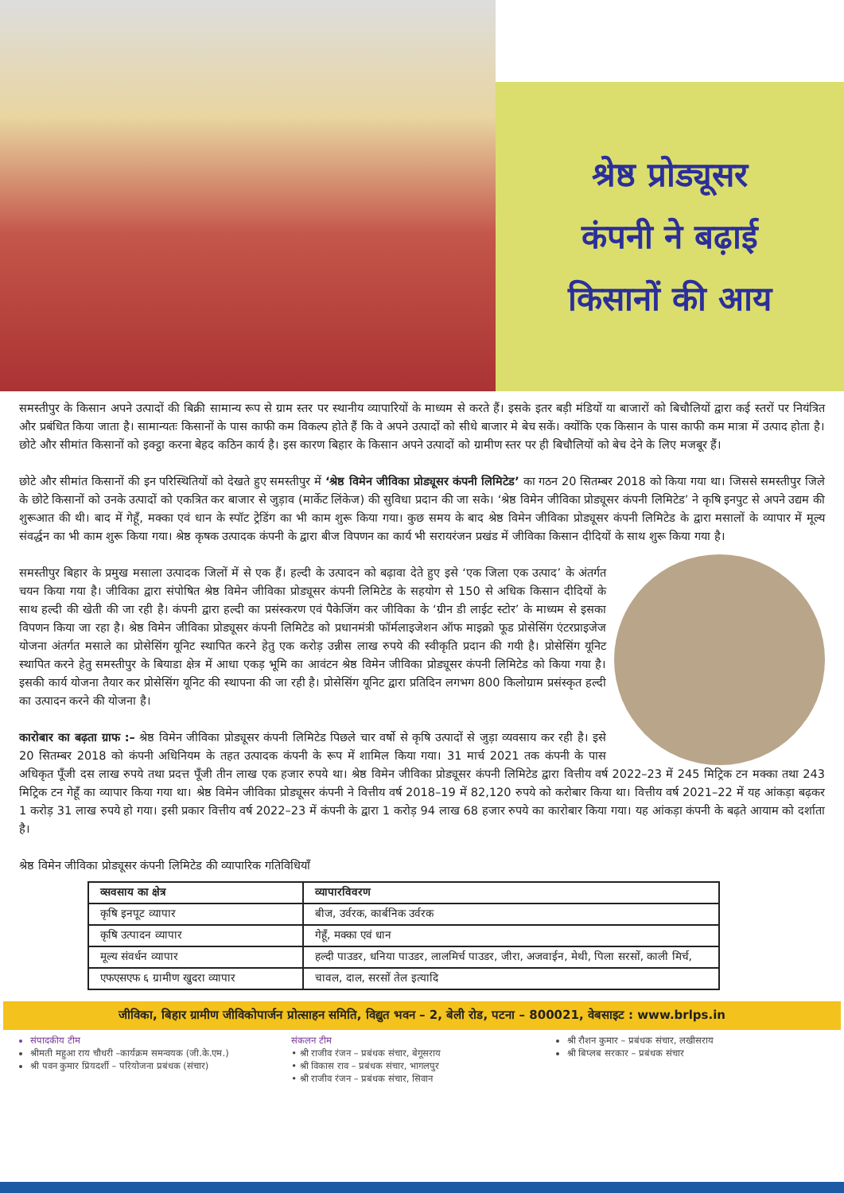श्रेष्ठ प्रोड्यूसर
कंपनी ने बढ़ाई
किसानों की आय
समस्तीपुर के किसान अपने उत्पादों की बिक्री सामान्य रूप से ग्राम स्तर पर स्थानीय व्यापारियों के माध्यम से करते हैं। इसके इतर बड़ी मंडियों या बाजारों को बिचौलियों द्वारा कई स्तरों पर नियंत्रित और प्रबंधित किया जाता है। सामान्यतः किसानों के पास काफी कम विकल्प होते हैं कि वे अपने उत्पादों को सीधे बाजार मे बेच सकें। क्योंकि एक किसान के पास काफी कम मात्रा में उत्पाद होता है। छोटे और सीमांत किसानों को इक्ट्ठा करना बेहद कठिन कार्य है। इस कारण बिहार के किसान अपने उत्पादों को ग्रामीण स्तर पर ही बिचौलियों को बेच देने के लिए मजबूर हैं।
छोटे और सीमांत किसानों की इन परिस्थितियों को देखते हुए समस्तीपुर में ‘श्रेष्ठ विमेन जीविका प्रोड्यूसर कंपनी लिमिटेड’ का गठन 20 सितम्बर 2018 को किया गया था। जिससे समस्तीपुर जिले के छोटे किसानों को उनके उत्पादों को एकत्रित कर बाजार से जुड़ाव (मार्केट लिंकेज) की सुविधा प्रदान की जा सके। ‘श्रेष्ठ विमेन जीविका प्रोड्यूसर कंपनी लिमिटेड’ ने कृषि इनपुट से अपने उद्यम की शुरूआत की थी। बाद में गेहूँ, मक्का एवं धान के स्पॉट ट्रेडिंग का भी काम शुरू किया गया। कुछ समय के बाद श्रेष्ठ विमेन जीविका प्रोड्यूसर कंपनी लिमिटेड के द्वारा मसालों के व्यापार में मूल्य संवर्द्धन का भी काम शुरू किया गया। श्रेष्ठ कृषक उत्पादक कंपनी के द्वारा बीज विपणन का कार्य भी सरायरंजन प्रखंड में जीविका किसान दीदियों के साथ शुरू किया गया है।
समस्तीपुर बिहार के प्रमुख मसाला उत्पादक जिलों में से एक हैं। हल्दी के उत्पादन को बढ़ावा देते हुए इसे ‘एक जिला एक उत्पाद’ के अंतर्गत चयन किया गया है। जीविका द्वारा संपोषित श्रेष्ठ विमेन जीविका प्रोड्यूसर कंपनी लिमिटेड के सहयोग से 150 से अधिक किसान दीदियों के साथ हल्दी की खेती की जा रही है। कंपनी द्वारा हल्दी का प्रसंस्करण एवं पैकेजिंग कर जीविका के ‘ग्रीन डी लाईट स्टोर’ के माध्यम से इसका विपणन किया जा रहा है। श्रेष्ठ विमेन जीविका प्रोड्यूसर कंपनी लिमिटेड को प्रधानमंत्री फॉर्मलाइजेशन ऑफ माइक्रो फूड प्रोसेसिंग एंटरप्राइजेज योजना अंतर्गत मसाले का प्रोसेसिंग यूनिट स्थापित करने हेतु एक करोड़ उन्नीस लाख रुपये की स्वीकृति प्रदान की गयी है। प्रोसेसिंग यूनिट स्थापित करने हेतु समस्तीपुर के बियाडा क्षेत्र में आधा एकड़ भूमि का आवंटन श्रेष्ठ विमेन जीविका प्रोड्यूसर कंपनी लिमिटेड को किया गया है। इसकी कार्य योजना तैयार कर प्रोसेसिंग यूनिट की स्थापना की जा रही है। प्रोसेसिंग यूनिट द्वारा प्रतिदिन लगभग 800 किलोग्राम प्रसंस्कृत हल्दी का उत्पादन करने की योजना है।
कारोबार का बढ़ता ग्राफ :– श्रेष्ठ विमेन जीविका प्रोड्यूसर कंपनी लिमिटेड पिछले चार वर्षो से कृषि उत्पादों से जुड़ा व्यवसाय कर रही है। इसे 20 सितम्बर 2018 को कंपनी अधिनियम के तहत उत्पादक कंपनी के रूप में शामिल किया गया। 31 मार्च 2021 तक कंपनी के पास अधिकृत पूँजी दस लाख रुपये तथा प्रदत्त पूँजी तीन लाख एक हजार रुपये था। श्रेष्ठ विमेन जीविका प्रोड्यूसर कंपनी लिमिटेड द्वारा वित्तीय वर्ष 2022–23 में 245 मिट्रिक टन मक्का तथा 243 मिट्रिक टन गेहूँ का व्यापार किया गया था। श्रेष्ठ विमेन जीविका प्रोड्यूसर कंपनी ने वित्तीय वर्ष 2018–19 में 82,120 रुपये को करोबार किया था। वित्तीय वर्ष 2021–22 में यह आंकड़ा बढ़कर 1 करोड़ 31 लाख रुपये हो गया। इसी प्रकार वित्तीय वर्ष 2022–23 में कंपनी के द्वारा 1 करोड़ 94 लाख 68 हजार रुपये का कारोबार किया गया। यह आंकड़ा कंपनी के बढ़ते आयाम को दर्शाता है।
श्रेष्ठ विमेन जीविका प्रोड्यूसर कंपनी लिमिटेड की व्यापारिक गतिविधियाँ
| व्सवसाय का क्षेत्र | व्यापारविवरण |
| --- | --- |
| कृषि इनपूट व्यापार | बीज, उर्वरक, कार्बनिक उर्वरक |
| कृषि उत्पादन व्यापार | गेहूँ, मक्का एवं धान |
| मूल्य संवर्धन व्यापार | हल्दी पाउडर, धनिया पाउडर, लालमिर्च पाउडर, जीरा, अजवाईन, मेथी, पिला सरसों, काली मिर्च, |
| एफएसएफ ६ ग्रामीण खुदरा व्यापार | चावल, दाल, सरसों तेल इत्यादि |
जीविका, बिहार ग्रामीण जीविकोपार्जन प्रोत्साहन समिति, विद्युत भवन – 2, बेली रोड, पटना – 800021, वेबसाइट : www.brlps.in
संपादकीय टीम
श्रीमती महुआ राय चौधरी –कार्यक्रम समन्वयक (जी.के.एम.)
श्री पवन कुमार प्रियदर्शी – परियोजना प्रबंधक (संचार)
संकलन टीम
• श्री राजीव रंजन – प्रबंधक संचार, बेगूसराय
• श्री विकास राव – प्रबंधक संचार, भागलपुर
• श्री राजीव रंजन – प्रबंधक संचार, सिवान
श्री रौशन कुमार – प्रबंधक संचार, लखीसराय
श्री बिप्लब सरकार – प्रबंधक संचार